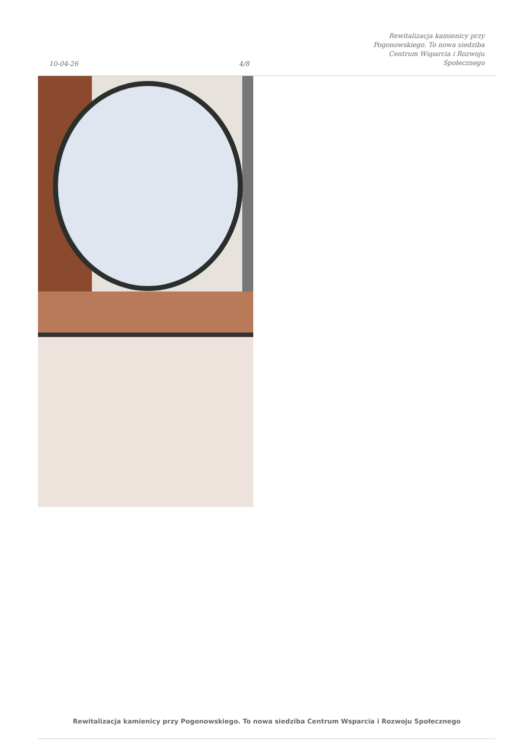10-04-26
4/8
Rewitalizacja kamienicy przy
Pogonowskiego. To nowa siedziba
Centrum Wsparcia i Rozwoju
Społecznego
Rewitalizacja kamienicy przy Pogonowskiego. To nowa siedziba Centrum Wsparcia i Rozwoju Społecznego